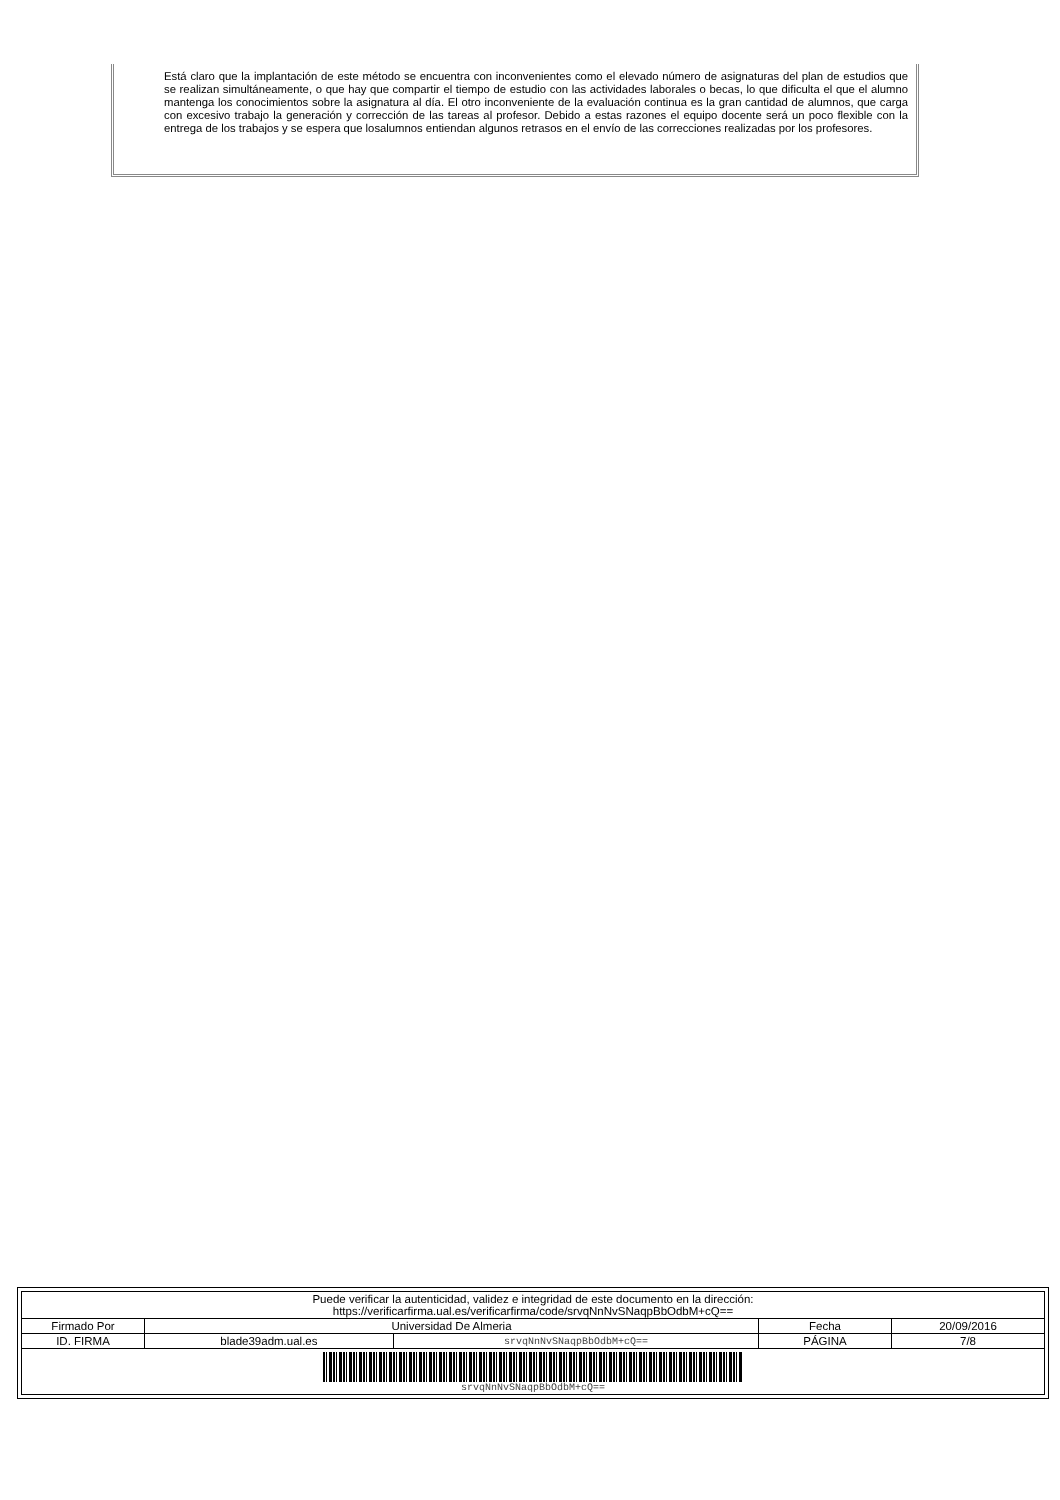Está claro que la implantación de este método se encuentra con inconvenientes como el elevado número de asignaturas del plan de estudios que se realizan simultáneamente, o que hay que compartir el tiempo de estudio con las actividades laborales o becas, lo que dificulta el que el alumno mantenga los conocimientos sobre la asignatura al día. El otro inconveniente de la evaluación continua es la gran cantidad de alumnos, que carga con excesivo trabajo la generación y corrección de las tareas al profesor. Debido a estas razones el equipo docente será un poco flexible con la entrega de los trabajos y se espera que losalumnos entiendan algunos retrasos en el envío de las correcciones realizadas por los profesores.
| Puede verificar la autenticidad, validez e integridad de este documento en la dirección: https://verificarfirma.ual.es/verificarfirma/code/srvqNnNvSNaqpBbOdbM+cQ== | | | | |
| Firmado Por | Universidad De Almeria | | Fecha | 20/09/2016 |
| ID. FIRMA | blade39adm.ual.es | srvqNnNvSNaqpBbOdbM+cQ== | PÁGINA | 7/8 |
| srvqNnNvSNaqpBbOdbM+cQ== | | | | |